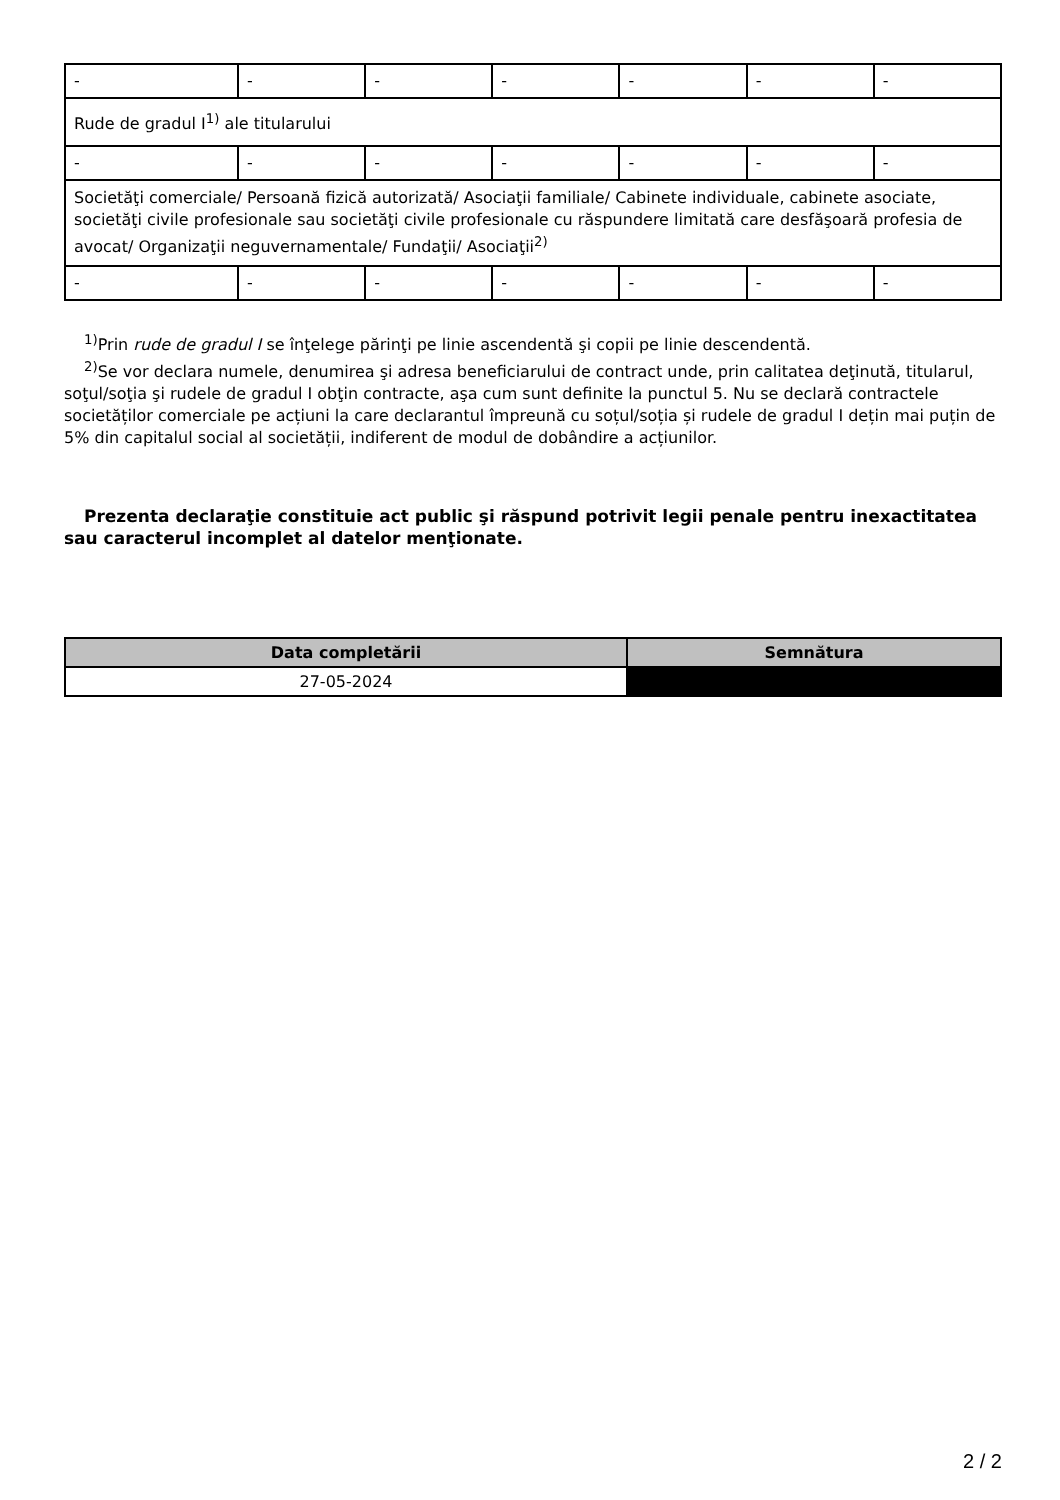| - | - | - | - | - | - | - |
| Rude de gradul I<sup>1)</sup> ale titularului | | | | | | |
| - | - | - | - | - | - | - |
| Societăţi comerciale/ Persoană fizică autorizată/ Asociaţii familiale/ Cabinete individuale, cabinete asociate, societăţi civile profesionale sau societăţi civile profesionale cu răspundere limitată care desfăşoară profesia de avocat/ Organizaţii neguvernamentale/ Fundaţii/ Asociaţii<sup>2)</sup> | | | | | | |
| - | - | - | - | - | - | - |
<sup>1)</sup> Prin rude de gradul I se înţelege părinţi pe linie ascendentă şi copii pe linie descendentă.
<sup>2)</sup> Se vor declara numele, denumirea şi adresa beneficiarului de contract unde, prin calitatea deţinută, titularul, soţul/soţia şi rudele de gradul I obţin contracte, aşa cum sunt definite la punctul 5. Nu se declară contractele societăților comerciale pe acțiuni la care declarantul împreună cu soțul/soția și rudele de gradul I dețin mai puțin de 5% din capitalul social al societății, indiferent de modul de dobândire a acțiunilor.
Prezenta declaraţie constituie act public şi răspund potrivit legii penale pentru inexactitatea sau caracterul incomplet al datelor menţionate.
| Data completării | Semnătura |
| --- | --- |
| 27-05-2024 | |
2 / 2